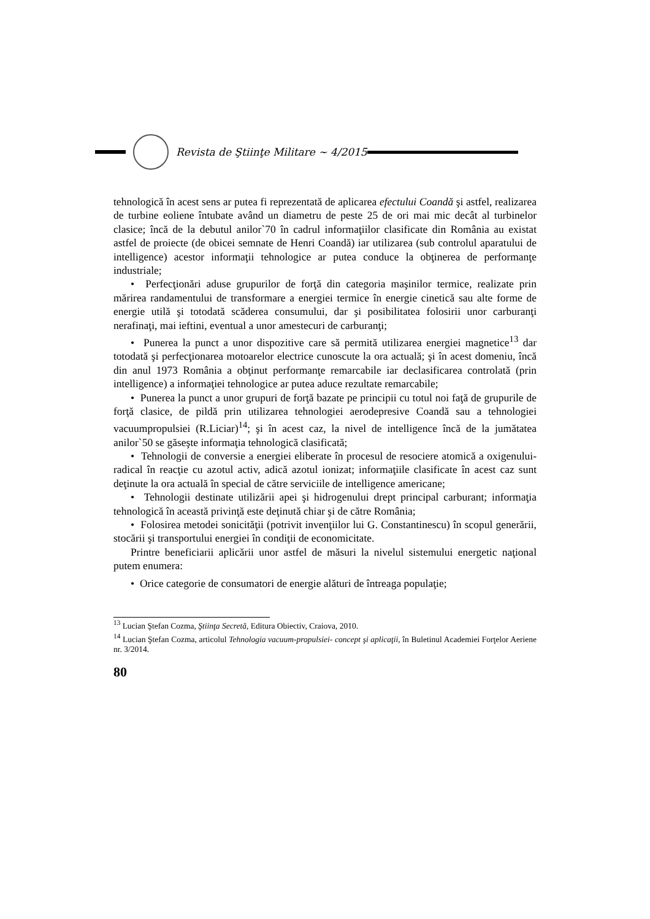Revista de Ştiinţe Militare ~ 4/2015
tehnologică în acest sens ar putea fi reprezentată de aplicarea efectului Coandă şi astfel, realizarea de turbine eoliene întubate având un diametru de peste 25 de ori mai mic decât al turbinelor clasice; încă de la debutul anilor`70 în cadrul informaţiilor clasificate din România au existat astfel de proiecte (de obicei semnate de Henri Coandă) iar utilizarea (sub controlul aparatului de intelligence) acestor informaţii tehnologice ar putea conduce la obţinerea de performanţe industriale;
• Perfecţionări aduse grupurilor de forţă din categoria maşinilor termice, realizate prin mărirea randamentului de transformare a energiei termice în energie cinetică sau alte forme de energie utilă şi totodată scăderea consumului, dar şi posibilitatea folosirii unor carburanţi nerafinaţi, mai ieftini, eventual a unor amestecuri de carburanţi;
• Punerea la punct a unor dispozitive care să permită utilizarea energiei magnetice<sup>13</sup> dar totodată şi perfecţionarea motoarelor electrice cunoscute la ora actuală; şi în acest domeniu, încă din anul 1973 România a obţinut performanţe remarcabile iar declasificarea controlată (prin intelligence) a informaţiei tehnologice ar putea aduce rezultate remarcabile;
• Punerea la punct a unor grupuri de forţă bazate pe principii cu totul noi faţă de grupurile de forţă clasice, de pildă prin utilizarea tehnologiei aerodepresive Coandă sau a tehnologiei vacuumpropulsiei (R.Liciar)<sup>14</sup>; şi în acest caz, la nivel de intelligence încă de la jumătatea anilor`50 se găseşte informaţia tehnologică clasificată;
• Tehnologii de conversie a energiei eliberate în procesul de resociere atomică a oxigenului-radical în reacţie cu azotul activ, adică azotul ionizat; informaţiile clasificate în acest caz sunt deţinute la ora actuală în special de către serviciile de intelligence americane;
• Tehnologii destinate utilizării apei şi hidrogenului drept principal carburant; informaţia tehnologică în această privinţă este deţinută chiar şi de către România;
• Folosirea metodei sonicităţii (potrivit invenţiilor lui G. Constantinescu) în scopul generării, stocării şi transportului energiei în condiţii de economicitate.
Printre beneficiarii aplicării unor astfel de măsuri la nivelul sistemului energetic naţional putem enumera:
• Orice categorie de consumatori de energie alături de întreaga populaţie;
<sup>13</sup> Lucian Ştefan Cozma, Ştiinţa Secretă, Editura Obiectiv, Craiova, 2010.
<sup>14</sup> Lucian Ştefan Cozma, articolul Tehnologia vacuum-propulsiei- concept şi aplicaţii, în Buletinul Academiei Forţelor Aeriene nr. 3/2014.
80